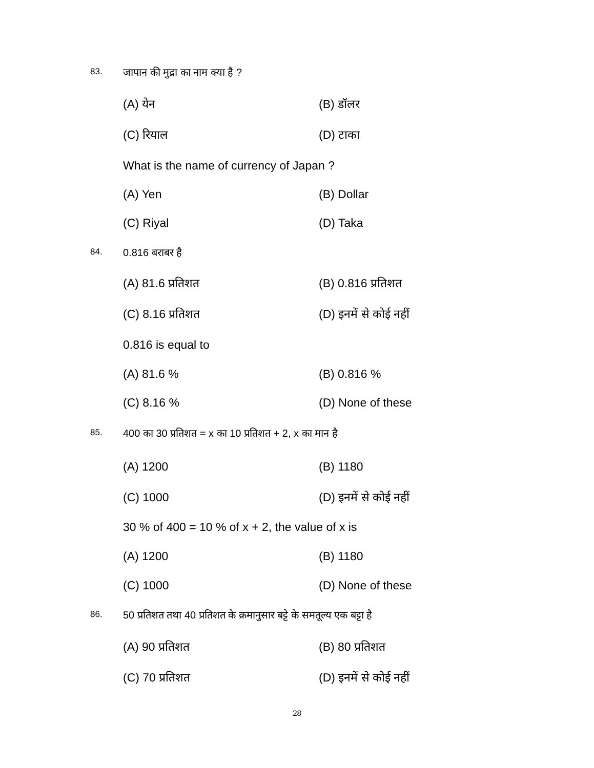83. जापान की मुद्रा का नाम क्या है ?
(A) येन (B) डॉलर
(C) रियाल (D) टाका
What is the name of currency of Japan ?
(A) Yen (B) Dollar
(C) Riyal (D) Taka
84. 0.816 बराबर है
(A) 81.6 प्रतिशत (B) 0.816 प्रतिशत
(C) 8.16 प्रतिशत (D) इनमें से कोई नहीं
0.816 is equal to
(A) 81.6 % (B) 0.816 %
(C) 8.16 % (D) None of these
85. 400 का 30 प्रतिशत = x का 10 प्रतिशत + 2, x का मान है
(A) 1200 (B) 1180
(C) 1000 (D) इनमें से कोई नहीं
30 % of 400 = 10 % of x + 2, the value of x is
(A) 1200 (B) 1180
(C) 1000 (D) None of these
86. 50 प्रतिशत तथा 40 प्रतिशत के क्रमानुसार बट्टे के समतूल्य एक बट्टा है
(A) 90 प्रतिशत (B) 80 प्रतिशत
(C) 70 प्रतिशत (D) इनमें से कोई नहीं
28